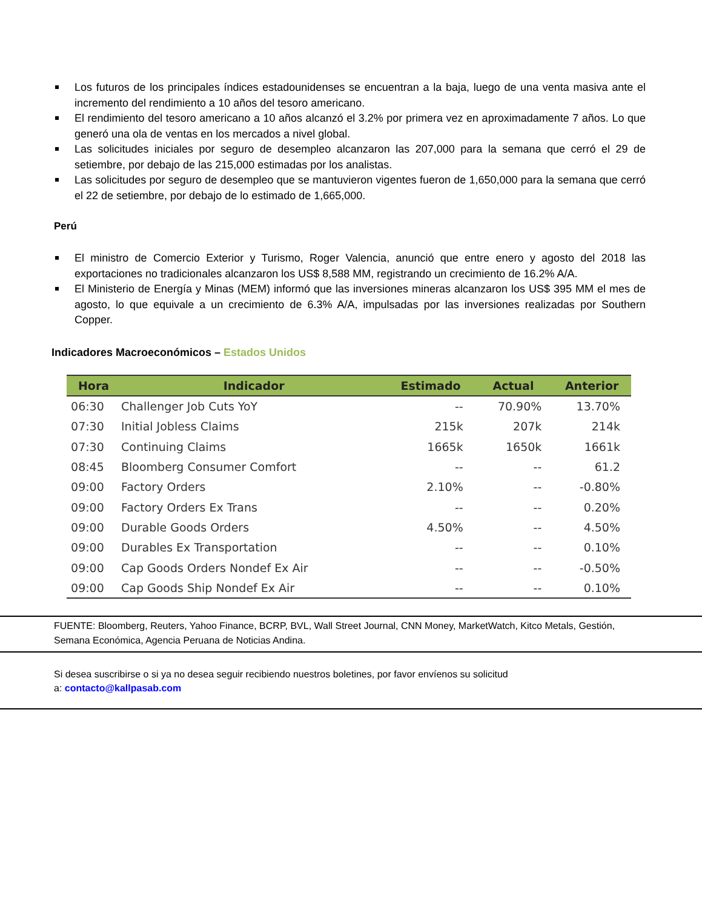Los futuros de los principales índices estadounidenses se encuentran a la baja, luego de una venta masiva ante el incremento del rendimiento a 10 años del tesoro americano.
El rendimiento del tesoro americano a 10 años alcanzó el 3.2% por primera vez en aproximadamente 7 años. Lo que generó una ola de ventas en los mercados a nivel global.
Las solicitudes iniciales por seguro de desempleo alcanzaron las 207,000 para la semana que cerró el 29 de setiembre, por debajo de las 215,000 estimadas por los analistas.
Las solicitudes por seguro de desempleo que se mantuvieron vigentes fueron de 1,650,000 para la semana que cerró el 22 de setiembre, por debajo de lo estimado de 1,665,000.
Perú
El ministro de Comercio Exterior y Turismo, Roger Valencia, anunció que entre enero y agosto del 2018 las exportaciones no tradicionales alcanzaron los US$ 8,588 MM, registrando un crecimiento de 16.2% A/A.
El Ministerio de Energía y Minas (MEM) informó que las inversiones mineras alcanzaron los US$ 395 MM el mes de agosto, lo que equivale a un crecimiento de 6.3% A/A, impulsadas por las inversiones realizadas por Southern Copper.
Indicadores Macroeconómicos – Estados Unidos
| Hora | Indicador | Estimado | Actual | Anterior |
| --- | --- | --- | --- | --- |
| 06:30 | Challenger Job Cuts YoY | -- | 70.90% | 13.70% |
| 07:30 | Initial Jobless Claims | 215k | 207k | 214k |
| 07:30 | Continuing Claims | 1665k | 1650k | 1661k |
| 08:45 | Bloomberg Consumer Comfort | -- | -- | 61.2 |
| 09:00 | Factory Orders | 2.10% | -- | -0.80% |
| 09:00 | Factory Orders Ex Trans | -- | -- | 0.20% |
| 09:00 | Durable Goods Orders | 4.50% | -- | 4.50% |
| 09:00 | Durables Ex Transportation | -- | -- | 0.10% |
| 09:00 | Cap Goods Orders Nondef Ex Air | -- | -- | -0.50% |
| 09:00 | Cap Goods Ship Nondef Ex Air | -- | -- | 0.10% |
FUENTE: Bloomberg, Reuters, Yahoo Finance, BCRP, BVL, Wall Street Journal, CNN Money, MarketWatch, Kitco Metals, Gestión, Semana Económica, Agencia Peruana de Noticias Andina.
Si desea suscribirse o si ya no desea seguir recibiendo nuestros boletines, por favor envíenos su solicitud
a: contacto@kallpasab.com